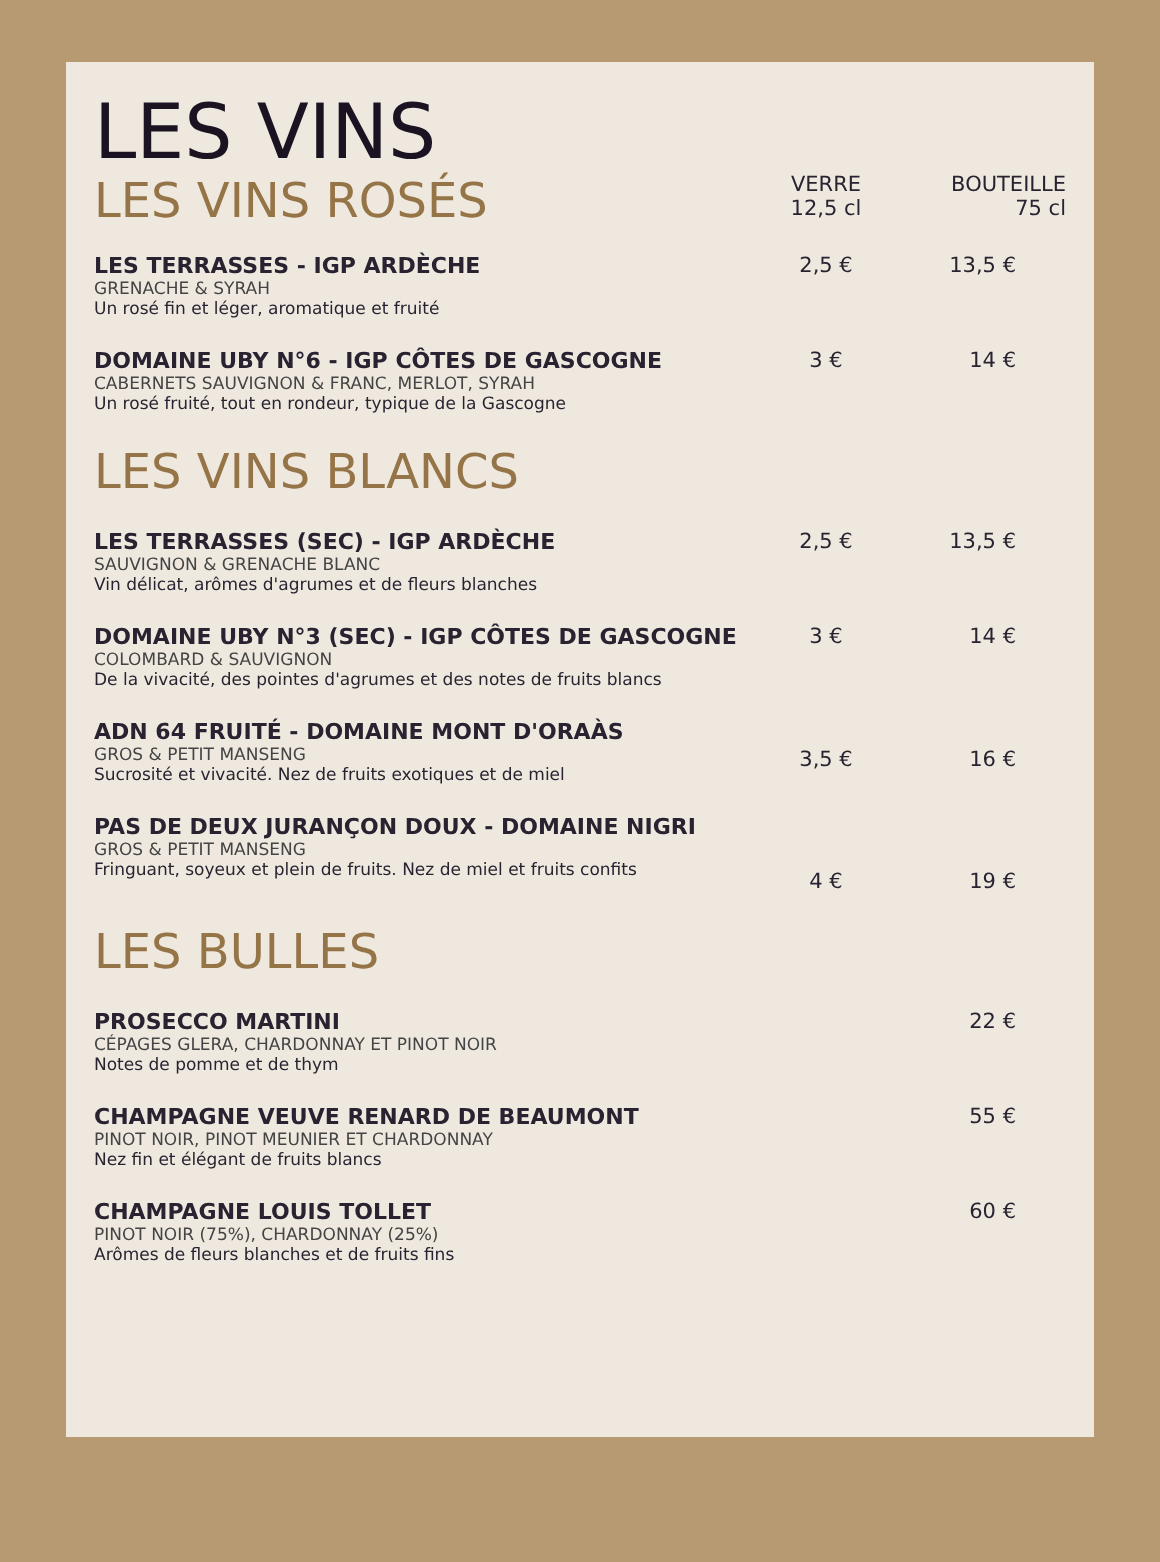LES VINS
| LES VINS ROSÉS | VERRE 12,5 cl | BOUTEILLE 75 cl |
| LES TERRASSES - IGP ARDÈCHE GRENACHE & SYRAH Un rosé fin et léger, aromatique et fruité | 2,5 € | 13,5 € |
| DOMAINE UBY N°6 - IGP CÔTES DE GASCOGNE CABERNETS SAUVIGNON & FRANC, MERLOT, SYRAH Un rosé fruité, tout en rondeur, typique de la Gascogne | 3 € | 14 € |
| LES VINS BLANCS | | |
| LES TERRASSES (SEC) - IGP ARDÈCHE SAUVIGNON & GRENACHE BLANC Vin délicat, arômes d'agrumes et de fleurs blanches | 2,5 € | 13,5 € |
| DOMAINE UBY N°3 (SEC) - IGP CÔTES DE GASCOGNE COLOMBARD & SAUVIGNON De la vivacité, des pointes d'agrumes et des notes de fruits blancs | 3 € | 14 € |
| ADN 64 FRUITÉ - DOMAINE MONT D'ORAÀS GROS & PETIT MANSENG Sucrosité et vivacité. Nez de fruits exotiques et de miel | 3,5 € | 16 € |
| PAS DE DEUX JURANÇON DOUX - DOMAINE NIGRI GROS & PETIT MANSENG Fringuant, soyeux et plein de fruits. Nez de miel et fruits confits | 4 € | 19 € |
| LES BULLES | | |
| PROSECCO MARTINI CÉPAGES GLERA, CHARDONNAY ET PINOT NOIR Notes de pomme et de thym | | 22 € |
| CHAMPAGNE VEUVE RENARD DE BEAUMONT PINOT NOIR, PINOT MEUNIER ET CHARDONNAY Nez fin et élégant de fruits blancs | | 55 € |
| CHAMPAGNE LOUIS TOLLET PINOT NOIR (75%), CHARDONNAY (25%) Arômes de fleurs blanches et de fruits fins | | 60 € |